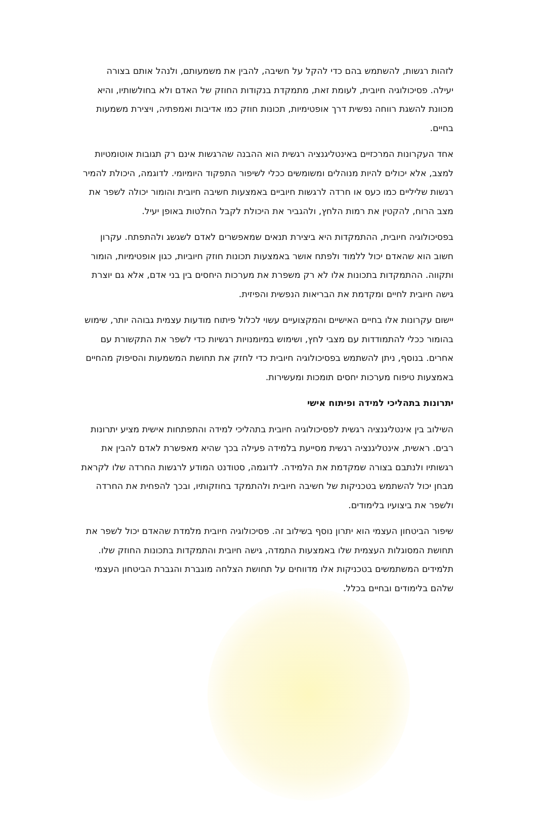לזהות רגשות, להשתמש בהם כדי להקל על חשיבה, להבין את משמעותם, ולנהל אותם בצורה יעילה. פסיכולוגיה חיובית, לעומת זאת, מתמקדת בנקודות החוזק של האדם ולא בחולשותיו, והיא מכוונת להשגת רווחה נפשית דרך אופטימיות, תכונות חוזק כמו אדיבות ואמפתיה, ויצירת משמעות בחיים.
אחד העקרונות המרכזיים באינטליגנציה רגשית הוא ההבנה שהרגשות אינם רק תגובות אוטומטיות למצב, אלא יכולים להיות מנוהלים ומשומשים ככלי לשיפור התפקוד היומיומי. לדוגמה, היכולת להמיר רגשות שליליים כמו כעס או חרדה לרגשות חיוביים באמצעות חשיבה חיובית והומור יכולה לשפר את מצב הרוח, להקטין את רמות הלחץ, ולהגביר את היכולת לקבל החלטות באופן יעיל.
בפסיכולוגיה חיובית, ההתמקדות היא ביצירת תנאים שמאפשרים לאדם לשגשג ולהתפתח. עקרון חשוב הוא שהאדם יכול ללמוד ולפתח אושר באמצעות תכונות חוזק חיוביות, כגון אופטימיות, הומור ותקווה. ההתמקדות בתכונות אלו לא רק משפרת את מערכות היחסים בין בני אדם, אלא גם יוצרת גישה חיובית לחיים ומקדמת את הבריאות הנפשית והפיזית.
יישום עקרונות אלו בחיים האישיים והמקצועיים עשוי לכלול פיתוח מודעות עצמית גבוהה יותר, שימוש בהומור ככלי להתמודדות עם מצבי לחץ, ושימוש במיומנויות רגשיות כדי לשפר את התקשורת עם אחרים. בנוסף, ניתן להשתמש בפסיכולוגיה חיובית כדי לחזק את תחושת המשמעות והסיפוק מהחיים באמצעות טיפוח מערכות יחסים תומכות ומעשירות.
יתרונות בתהליכי למידה ופיתוח אישי
השילוב בין אינטליגנציה רגשית לפסיכולוגיה חיובית בתהליכי למידה והתפתחות אישית מציע יתרונות רבים. ראשית, אינטליגנציה רגשית מסייעת בלמידה פעילה בכך שהיא מאפשרת לאדם להבין את רגשותיו ולנתבם בצורה שמקדמת את הלמידה. לדוגמה, סטודנט המודע לרגשות החרדה שלו לקראת מבחן יכול להשתמש בטכניקות של חשיבה חיובית ולהתמקד בחוזקותיו, ובכך להפחית את החרדה ולשפר את ביצועיו בלימודים.
שיפור הביטחון העצמי הוא יתרון נוסף בשילוב זה. פסיכולוגיה חיובית מלמדת שהאדם יכול לשפר את תחושת המסוגלות העצמית שלו באמצעות התמדה, גישה חיובית והתמקדות בתכונות החוזק שלו. תלמידים המשתמשים בטכניקות אלו מדווחים על תחושת הצלחה מוגברת והגברת הביטחון העצמי שלהם בלימודים ובחיים בכלל.